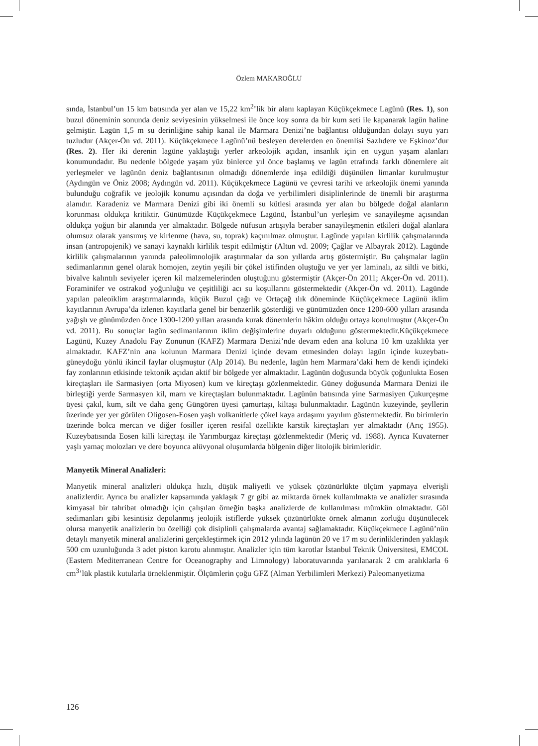Özlem MAKAROĞLU
sında, İstanbul’un 15 km batısında yer alan ve 15,22 km<sup>2</sup>’lik bir alanı kaplayan Küçükçekmece Lagünü (Res. 1), son buzul döneminin sonunda deniz seviyesinin yükselmesi ile önce koy sonra da bir kum seti ile kapanarak lagün haline gelmiştir. Lagün 1,5 m su derinliğine sahip kanal ile Marmara Denizi’ne bağlantısı olduğundan dolayı suyu yarı tuzludur (Akçer-Ön vd. 2011). Küçükçekmece Lagünü’nü besleyen derelerden en önemlisi Sazlıdere ve Eşkinoz’dur (Res. 2). Her iki derenin lagüne yaklaştığı yerler arkeolojik açıdan, insanlık için en uygun yaşam alanları konumundadır. Bu nedenle bölgede yaşam yüz binlerce yıl önce başlamış ve lagün etrafında farklı dönemlere ait yerleşmeler ve lagünün deniz bağlantısının olmadığı dönemlerde inşa edildiği düşünülen limanlar kurulmuştur (Aydıngün ve Öniz 2008; Aydıngün vd. 2011). Küçükçekmece Lagünü ve çevresi tarihi ve arkeolojik önemi yanında bulunduğu coğrafik ve jeolojik konumu açısından da doğa ve yerbilimleri disiplinlerinde de önemli bir araştırma alanıdır. Karadeniz ve Marmara Denizi gibi iki önemli su kütlesi arasında yer alan bu bölgede doğal alanların korunması oldukça kritiktir. Günümüzde Küçükçekmece Lagünü, İstanbul’un yerleşim ve sanayileşme açısından oldukça yoğun bir alanında yer almaktadır. Bölgede nüfusun artışıyla beraber sanayileşmenin etkileri doğal alanlara olumsuz olarak yansımış ve kirlenme (hava, su, toprak) kaçınılmaz olmuştur. Lagünde yapılan kirlilik çalışmalarında insan (antropojenik) ve sanayi kaynaklı kirlilik tespit edilmiştir (Altun vd. 2009; Çağlar ve Albayrak 2012). Lagünde kirlilik çalışmalarının yanında paleolimnolojik araştırmalar da son yıllarda artış göstermiştir. Bu çalışmalar lagün sedimanlarının genel olarak homojen, zeytin yeşili bir çökel istifinden oluştuğu ve yer yer laminalı, az siltli ve bitki, bivalve kalıntılı seviyeler içeren kil malzemelerinden oluştuğunu göstermiştir (Akçer-Ön 2011; Akçer-Ön vd. 2011). Foraminifer ve ostrakod yoğunluğu ve çeşitliliği acı su koşullarını göstermektedir (Akçer-Ön vd. 2011). Lagünde yapılan paleoiklim araştırmalarında, küçük Buzul çağı ve Ortaçağ ılık döneminde Küçükçekmece Lagünü iklim kayıtlarının Avrupa’da izlenen kayıtlarla genel bir benzerlik gösterdiği ve günümüzden önce 1200-600 yılları arasında yağışlı ve günümüzden önce 1300-1200 yılları arasında kurak dönemlerin hâkim olduğu ortaya konulmuştur (Akçer-Ön vd. 2011). Bu sonuçlar lagün sedimanlarının iklim değişimlerine duyarlı olduğunu göstermektedir.Küçükçekmece Lagünü, Kuzey Anadolu Fay Zonunun (KAFZ) Marmara Denizi’nde devam eden ana koluna 10 km uzaklıkta yer almaktadır. KAFZ’nin ana kolunun Marmara Denizi içinde devam etmesinden dolayı lagün içinde kuzeybatı-güneydoğu yönlü ikincil faylar oluşmuştur (Alp 2014). Bu nedenle, lagün hem Marmara’daki hem de kendi içindeki fay zonlarının etkisinde tektonik açıdan aktif bir bölgede yer almaktadır. Lagünün doğusunda büyük çoğunlukta Eosen kireçtaşları ile Sarmasiyen (orta Miyosen) kum ve kireçtaşı gözlenmektedir. Güney doğusunda Marmara Denizi ile birleştiği yerde Sarmasyen kil, marn ve kireçtaşları bulunmaktadır. Lagünün batısında yine Sarmasiyen Çukurçeşme üyesi çakıl, kum, silt ve daha genç Güngören üyesi çamurtaşı, kiltaşı bulunmaktadır. Lagünün kuzeyinde, şeyllerin üzerinde yer yer görülen Oligosen-Eosen yaşlı volkanitlerle çökel kaya ardaşımı yayılım göstermektedir. Bu birimlerin üzerinde bolca mercan ve diğer fosiller içeren resifal özellikte karstik kireçtaşları yer almaktadır (Arıç 1955). Kuzeybatısında Eosen killi kireçtaşı ile Yarımburgaz kireçtaşı gözlenmektedir (Meriç vd. 1988). Ayrıca Kuvaterner yaşlı yamaç molozları ve dere boyunca alüvyonal oluşumlarda bölgenin diğer litolojik birimleridir.
Manyetik Mineral Analizleri:
Manyetik mineral analizleri oldukça hızlı, düşük maliyetli ve yüksek çözünürlükte ölçüm yapmaya elverişli analizlerdir. Ayrıca bu analizler kapsamında yaklaşık 7 gr gibi az miktarda örnek kullanılmakta ve analizler sırasında kimyasal bir tahribat olmadığı için çalışılan örneğin başka analizlerde de kullanılması mümkün olmaktadır. Göl sedimanları gibi kesintisiz depolanmış jeolojik istiflerde yüksek çözünürlükte örnek almanın zorluğu düşünülecek olursa manyetik analizlerin bu özelliği çok disiplinli çalışmalarda avantaj sağlamaktadır. Küçükçekmece Lagünü’nün detaylı manyetik mineral analizlerini gerçekleştirmek için 2012 yılında lagünün 20 ve 17 m su derinliklerinden yaklaşık 500 cm uzunluğunda 3 adet piston karotu alınmıştır. Analizler için tüm karotlar İstanbul Teknik Üniversitesi, EMCOL (Eastern Mediterranean Centre for Oceanography and Limnology) laboratuvarında yarılanarak 2 cm aralıklarla 6 cm<sup>3</sup>’lük plastik kutularla örneklenmiştir. Ölçümlerin çoğu GFZ (Alman Yerbilimleri Merkezi) Paleomanyetizma
126